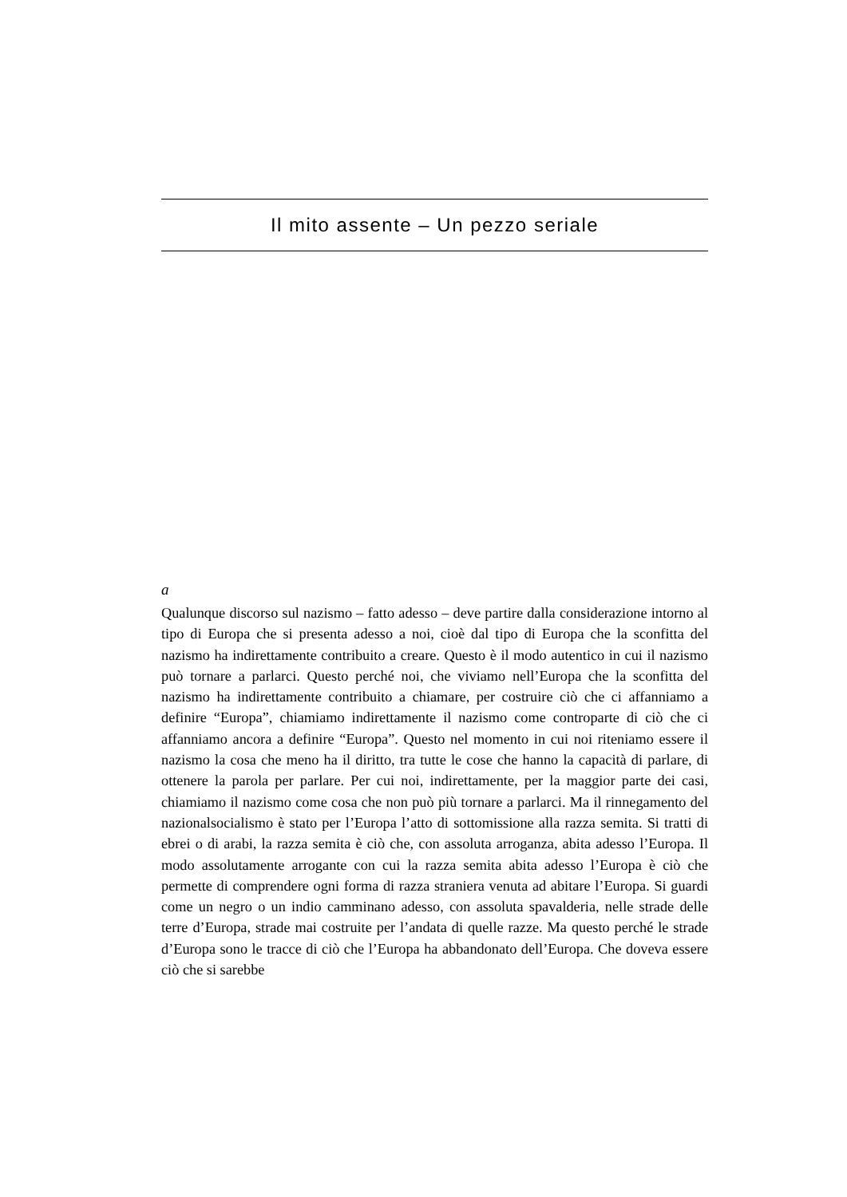Il mito assente – Un pezzo seriale
a
Qualunque discorso sul nazismo – fatto adesso – deve partire dalla considerazione intorno al tipo di Europa che si presenta adesso a noi, cioè dal tipo di Europa che la sconfitta del nazismo ha indirettamente contribuito a creare. Questo è il modo autentico in cui il nazismo può tornare a parlarci. Questo perché noi, che viviamo nell’Europa che la sconfitta del nazismo ha indirettamente contribuito a chiamare, per costruire ciò che ci affanniamo a definire “Europa”, chiamiamo indirettamente il nazismo come controparte di ciò che ci affanniamo ancora a definire “Europa”. Questo nel momento in cui noi riteniamo essere il nazismo la cosa che meno ha il diritto, tra tutte le cose che hanno la capacità di parlare, di ottenere la parola per parlare. Per cui noi, indirettamente, per la maggior parte dei casi, chiamiamo il nazismo come cosa che non può più tornare a parlarci. Ma il rinnegamento del nazionalsocialismo è stato per l’Europa l’atto di sottomissione alla razza semita. Si tratti di ebrei o di arabi, la razza semita è ciò che, con assoluta arroganza, abita adesso l’Europa. Il modo assolutamente arrogante con cui la razza semita abita adesso l’Europa è ciò che permette di comprendere ogni forma di razza straniera venuta ad abitare l’Europa. Si guardi come un negro o un indio camminano adesso, con assoluta spavalderia, nelle strade delle terre d’Europa, strade mai costruite per l’andata di quelle razze. Ma questo perché le strade d’Europa sono le tracce di ciò che l’Europa ha abbandonato dell’Europa. Che doveva essere ciò che si sarebbe